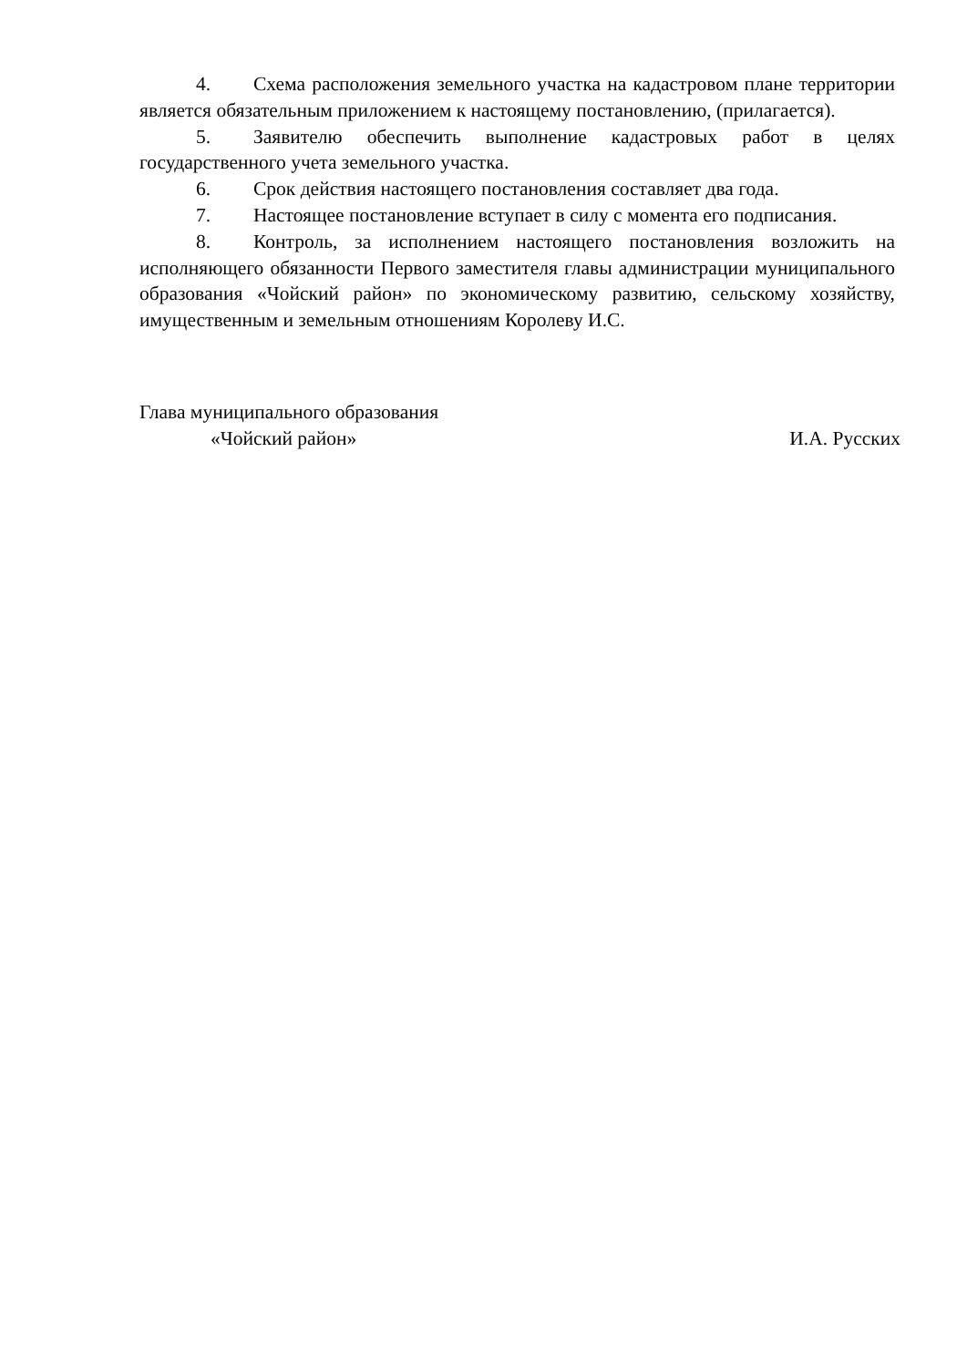4. Схема расположения земельного участка на кадастровом плане территории является обязательным приложением к настоящему постановлению, (прилагается).
5. Заявителю обеспечить выполнение кадастровых работ в целях государственного учета земельного участка.
6. Срок действия настоящего постановления составляет два года.
7. Настоящее постановление вступает в силу с момента его подписания.
8. Контроль, за исполнением настоящего постановления возложить на исполняющего обязанности Первого заместителя главы администрации муниципального образования «Чойский район» по экономическому развитию, сельскому хозяйству, имущественным и земельным отношениям Королеву И.С.
Глава муниципального образования
«Чойский район» И.А. Русских